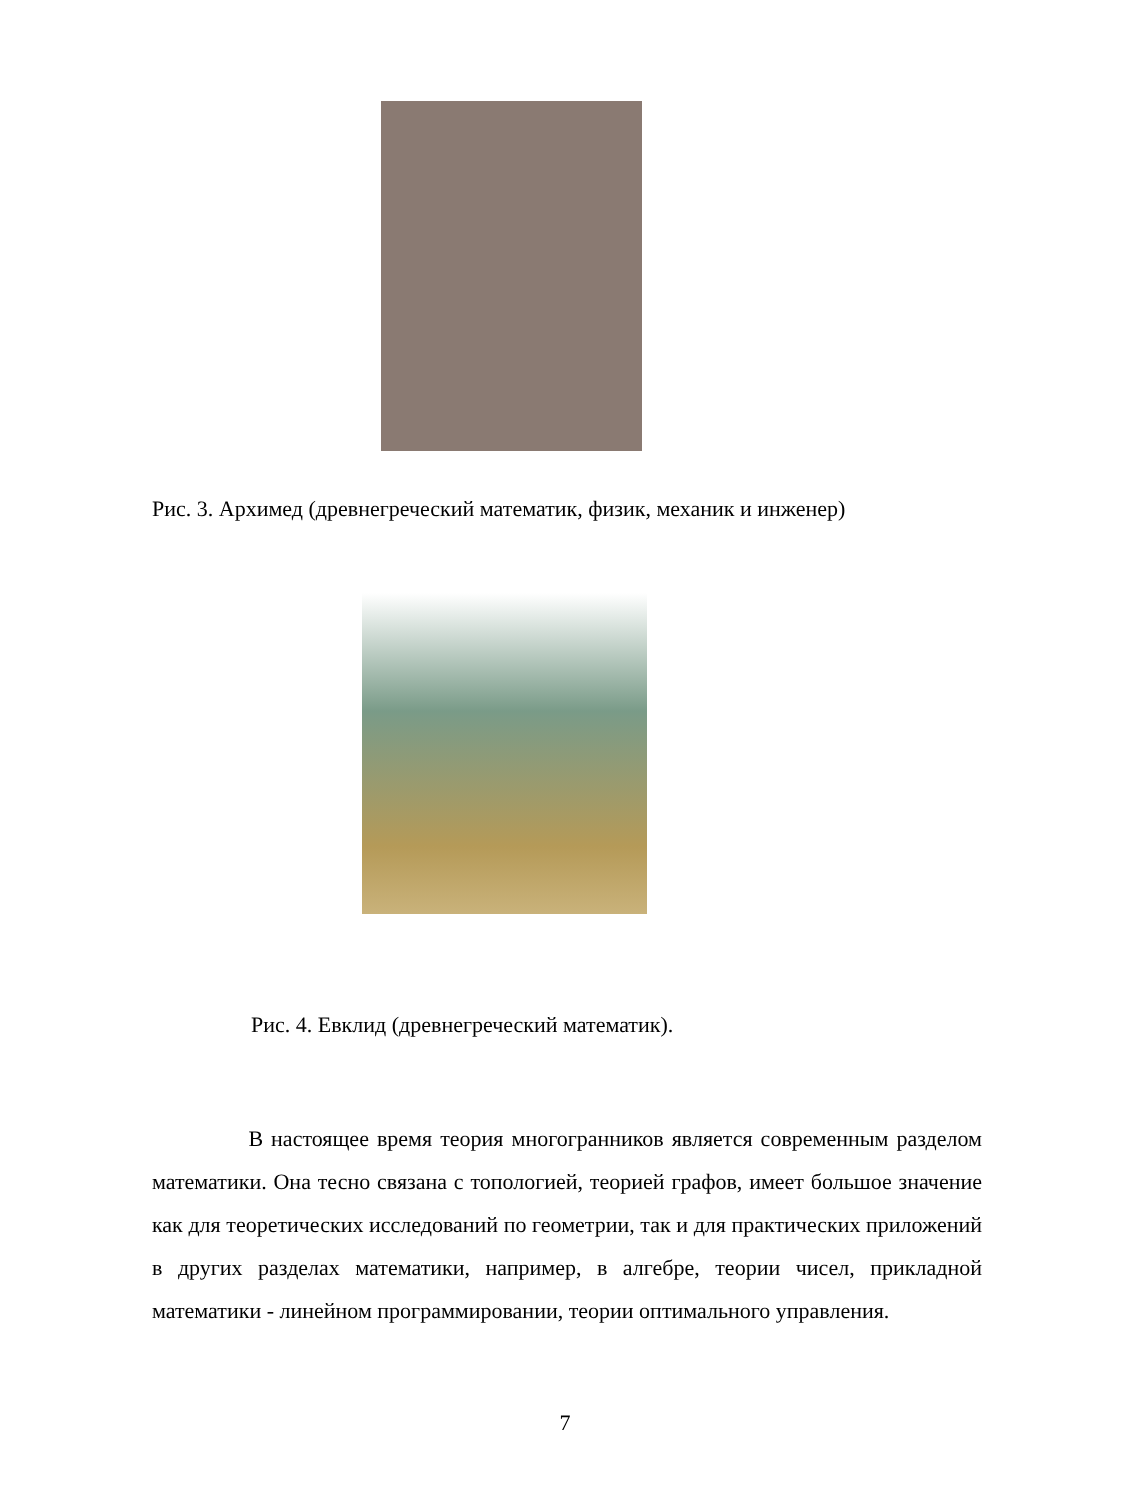Рис. 3. Архимед (древнегреческий математик, физик, механик и инженер)
Рис. 4. Евклид (древнегреческий математик).
В настоящее время теория многогранников является современным разделом математики. Она тесно связана с топологией, теорией графов, имеет большое значение как для теоретических исследований по геометрии, так и для практических приложений в других разделах математики, например, в алгебре, теории чисел, прикладной математики - линейном программировании, теории оптимального управления.
7